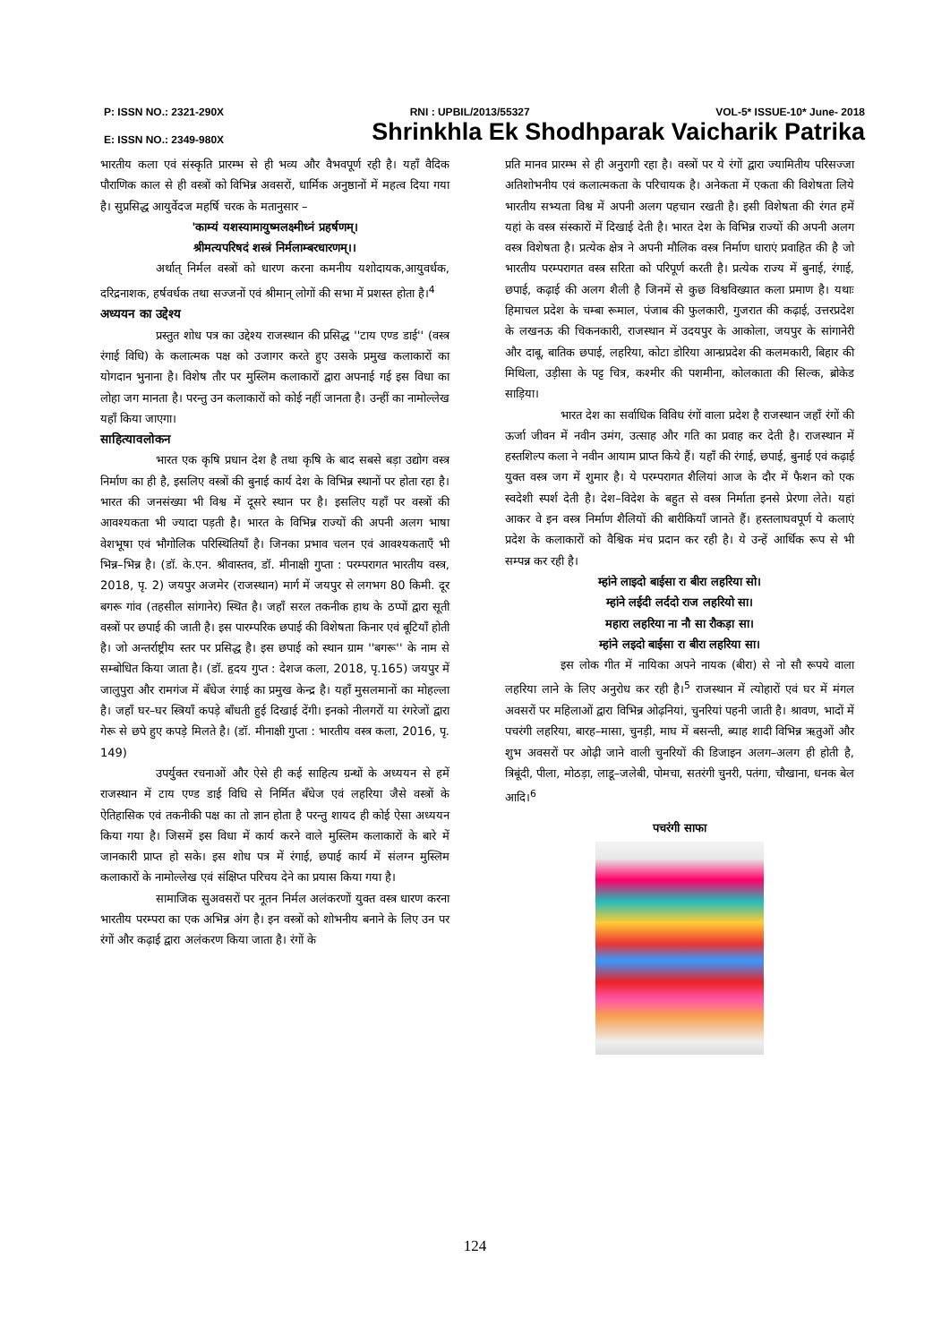P: ISSN NO.: 2321-290X RNI : UPBIL/2013/55327 VOL-5* ISSUE-10* June- 2018
E: ISSN NO.: 2349-980X Shrinkhla Ek Shodhparak Vaicharik Patrika
भारतीय कला एवं संस्कृति प्रारम्भ से ही भव्य और वैभवपूर्ण रही है। यहाँ वैदिक पौराणिक काल से ही वस्त्रों को विभिन्न अवसरों, धार्मिक अनुष्ठानों में महत्व दिया गया है। सुप्रसिद्ध आयुर्वेदज महर्षि चरक के मतानुसार –
'काम्यं यशस्यामायुष्मलक्ष्मीध्नं प्रहर्षणम्।
श्रीमत्यपरिषदं शस्त्रं निर्मलाम्बरधारणम्।।
अर्थात् निर्मल वस्त्रों को धारण करना कमनीय यशोदायक,आयुवर्धक, दरिद्रनाशक, हर्षवर्धक तथा सज्जनों एवं श्रीमान् लोगों की सभा में प्रशस्त होता है।<sup>4</sup>
अध्ययन का उद्देश्य
प्रस्तुत शोध पत्र का उद्देश्य राजस्थान की प्रसिद्ध ''टाय एण्ड डाई'' (वस्त्र रंगाई विधि) के कलात्मक पक्ष को उजागर करते हुए उसके प्रमुख कलाकारों का योगदान भुनाना है। विशेष तौर पर मुस्लिम कलाकारों द्वारा अपनाई गई इस विधा का लोहा जग मानता है। परन्तु उन कलाकारों को कोई नहीं जानता है। उन्हीं का नामोल्लेख यहाँ किया जाएगा।
साहित्यावलोकन
भारत एक कृषि प्रधान देश है तथा कृषि के बाद सबसे बड़ा उद्योग वस्त्र निर्माण का ही है, इसलिए वस्त्रों की बुनाई कार्य देश के विभिन्न स्थानों पर होता रहा है। भारत की जनसंख्या भी विश्व में दूसरे स्थान पर है। इसलिए यहाँ पर वस्त्रों की आवश्यकता भी ज्यादा पड़ती है। भारत के विभिन्न राज्यों की अपनी अलग भाषा वेशभूषा एवं भौगोलिक परिस्थितियाँ है। जिनका प्रभाव चलन एवं आवश्यकताएँ भी भिन्न–भिन्न है। (डॉ. के.एन. श्रीवास्तव, डॉ. मीनाक्षी गुप्ता : परम्परागत भारतीय वस्त्र, 2018, पृ. 2) जयपुर अजमेर (राजस्थान) मार्ग में जयपुर से लगभग 80 किमी. दूर बगरू गांव (तहसील सांगानेर) स्थित है। जहाँ सरल तकनीक हाथ के ठप्पों द्वारा सूती वस्त्रों पर छपाई की जाती है। इस पारम्परिक छपाई की विशेषता किनार एवं बूटियाँ होती है। जो अन्तर्राष्ट्रीय स्तर पर प्रसिद्ध है। इस छपाई को स्थान ग्राम ''बगरू'' के नाम से सम्बोधित किया जाता है। (डॉ. हृदय गुप्त : देशज कला, 2018, पृ.165) जयपुर में जालुपुरा और रामगंज में बँधेज रंगाई का प्रमुख केन्द्र है। यहाँ मुसलमानों का मोहल्ला है। जहाँ घर–घर स्त्रियाँ कपड़े बाँधती हुई दिखाई देंगी। इनको नीलगरों या रंगरेजों द्वारा गेरू से छपे हुए कपड़े मिलते है। (डॉ. मीनाक्षी गुप्ता : भारतीय वस्त्र कला, 2016, पृ. 149)
उपर्युक्त रचनाओं और ऐसे ही कई साहित्य ग्रन्थों के अध्ययन से हमें राजस्थान में टाय एण्ड डाई विधि से निर्मित बँधेज एवं लहरिया जैसे वस्त्रों के ऐतिहासिक एवं तकनीकी पक्ष का तो ज्ञान होता है परन्तु शायद ही कोई ऐसा अध्ययन किया गया है। जिसमें इस विधा में कार्य करने वाले मुस्लिम कलाकारों के बारे में जानकारी प्राप्त हो सके। इस शोध पत्र में रंगाई, छपाई कार्य में संलग्न मुस्लिम कलाकारों के नामोल्लेख एवं संक्षिप्त परिचय देने का प्रयास किया गया है।
सामाजिक सुअवसरों पर नूतन निर्मल अलंकरणों युक्त वस्त्र धारण करना भारतीय परम्परा का एक अभिन्न अंग है। इन वस्त्रों को शोभनीय बनाने के लिए उन पर रंगों और कढ़ाई द्वारा अलंकरण किया जाता है। रंगों के
प्रति मानव प्रारम्भ से ही अनुरागी रहा है। वस्त्रों पर ये रंगों द्वारा ज्यामितीय परिसज्जा अतिशोभनीय एवं कलात्मकता के परिचायक है। अनेकता में एकता की विशेषता लिये भारतीय सभ्यता विश्व में अपनी अलग पहचान रखती है। इसी विशेषता की रंगत हमें यहां के वस्त्र संस्कारों में दिखाई देती है। भारत देश के विभिन्न राज्यों की अपनी अलग वस्त्र विशेषता है। प्रत्येक क्षेत्र ने अपनी मौलिक वस्त्र निर्माण धाराएं प्रवाहित की है जो भारतीय परम्परागत वस्त्र सरिता को परिपूर्ण करती है। प्रत्येक राज्य में बुनाई, रंगाई, छपाई, कढ़ाई की अलग शैली है जिनमें से कुछ विश्वविख्यात कला प्रमाण है। यथाः हिमाचल प्रदेश के चम्बा रूमाल, पंजाब की फुलकारी, गुजरात की कढ़ाई, उत्तरप्रदेश के लखनऊ की चिकनकारी, राजस्थान में उदयपुर के आकोला, जयपुर के सांगानेरी और दाबू, बातिक छपाई, लहरिया, कोटा डोरिया आन्ध्रप्रदेश की कलमकारी, बिहार की मिथिला, उड़ीसा के पट्ट चित्र, कश्मीर की पशमीना, कोलकाता की सिल्क, ब्रोकेड साड़िया।
भारत देश का सर्वाधिक विविध रंगों वाला प्रदेश है राजस्थान जहाँ रंगों की ऊर्जा जीवन में नवीन उमंग, उत्साह और गति का प्रवाह कर देती है। राजस्थान में हस्तशिल्प कला ने नवीन आयाम प्राप्त किये हैं। यहाँ की रंगाई, छपाई, बुनाई एवं कढ़ाई युक्त वस्त्र जग में शुमार है। ये परम्परागत शैलियां आज के दौर में फैशन को एक स्वदेशी स्पर्श देती है। देश–विदेश के बहुत से वस्त्र निर्माता इनसे प्रेरणा लेते। यहां आकर वे इन वस्त्र निर्माण शैलियों की बारीकियाँ जानते हैं। हस्तलाघवपूर्ण ये कलाएं प्रदेश के कलाकारों को वैश्विक मंच प्रदान कर रही है। ये उन्हें आर्थिक रूप से भी सम्पन्न कर रही है।
म्हांने लाइदो बाईसा रा बीरा लहरिया सो।
म्हांने लईदी लर्ददो राज लहरियो सा।
महारा लहरिया ना नौ सा रौकड़ा सा।
म्हांने लइदो बाईसा रा बीरा लहरिया सा।
इस लोक गीत में नायिका अपने नायक (बीरा) से नो सौ रूपये वाला लहरिया लाने के लिए अनुरोध कर रही है।<sup>5</sup> राजस्थान में त्योहारों एवं घर में मंगल अवसरों पर महिलाओं द्वारा विभिन्न ओढ़नियां, चुनरियां पहनी जाती है। श्रावण, भादों में पचरंगी लहरिया, बारह–मासा, चुनड़ी, माघ में बसन्ती, ब्याह शादी विभिन्न ऋतुओं और शुभ अवसरों पर ओढ़ी जाने वाली चुनरियों की डिजाइन अलग–अलग ही होती है, त्रिबूंदी, पीला, मोठड़ा, लाडू–जलेबी, पोमचा, सतरंगी चुनरी, पतंगा, चौखाना, धनक बेल आदि।<sup>6</sup>
पचरंगी साफा
124